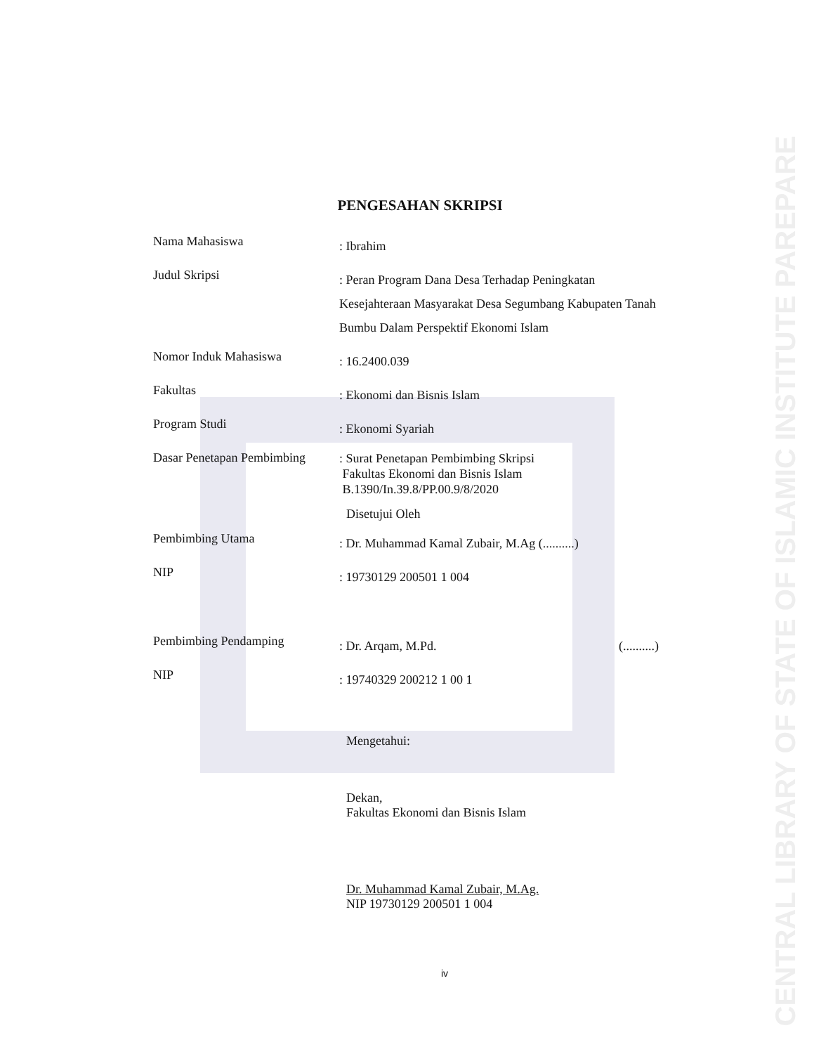PENGESAHAN SKRIPSI
Nama Mahasiswa
: Ibrahim
Judul Skripsi
: Peran Program Dana Desa Terhadap Peningkatan Kesejahteraan Masyarakat Desa Segumbang Kabupaten Tanah Bumbu Dalam Perspektif Ekonomi Islam
Nomor Induk Mahasiswa
: 16.2400.039
Fakultas
: Ekonomi dan Bisnis Islam
Program Studi
: Ekonomi Syariah
Dasar Penetapan Pembimbing
: Surat Penetapan Pembimbing Skripsi
Fakultas Ekonomi dan Bisnis Islam
B.1390/In.39.8/PP.00.9/8/2020
Disetujui Oleh
Pembimbing Utama
: Dr. Muhammad Kamal Zubair, M.Ag (..........)
NIP
: 19730129 200501 1 004
Pembimbing Pendamping
: Dr. Arqam, M.Pd. (..........)
NIP
: 19740329 200212 1 00 1
Mengetahui:
Dekan,
Fakultas Ekonomi dan Bisnis Islam
Dr. Muhammad Kamal Zubair, M.Ag.
NIP 19730129 200501 1 004
iv
CENTRAL LIBRARY OF STATE OF ISLAMIC INSTITUTE PAREPARE